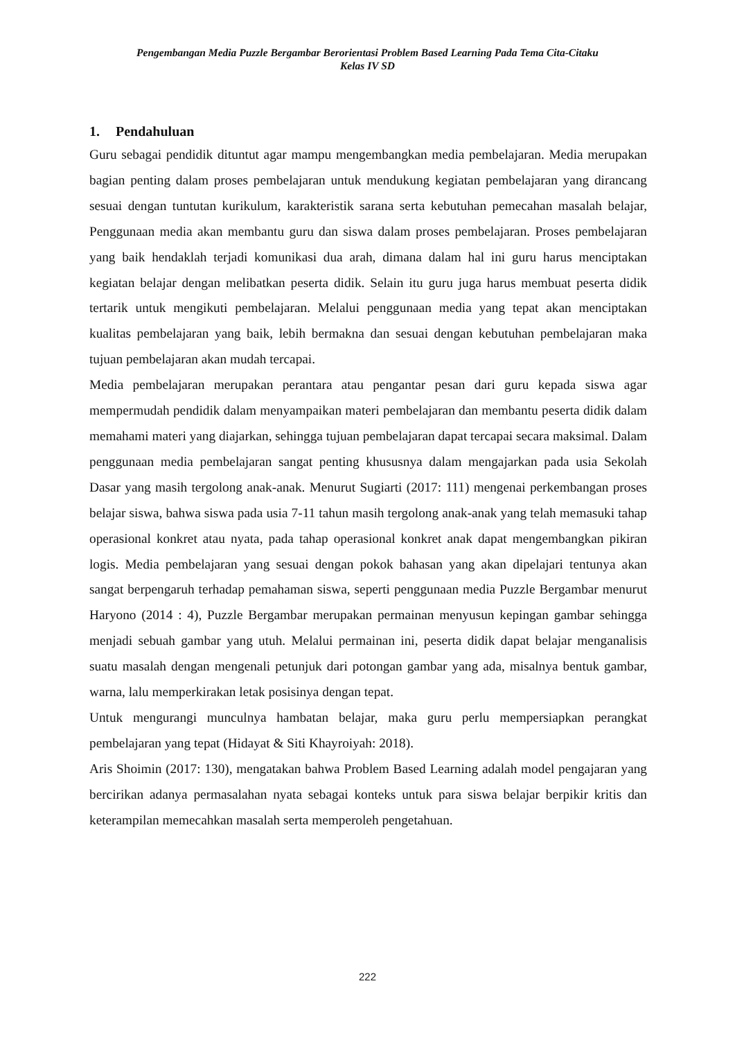Pengembangan Media Puzzle Bergambar Berorientasi Problem Based Learning Pada Tema Cita-Citaku
Kelas IV SD
1. Pendahuluan
Guru sebagai pendidik dituntut agar mampu mengembangkan media pembelajaran. Media merupakan bagian penting dalam proses pembelajaran untuk mendukung kegiatan pembelajaran yang dirancang sesuai dengan tuntutan kurikulum, karakteristik sarana serta kebutuhan pemecahan masalah belajar, Penggunaan media akan membantu guru dan siswa dalam proses pembelajaran. Proses pembelajaran yang baik hendaklah terjadi komunikasi dua arah, dimana dalam hal ini guru harus menciptakan kegiatan belajar dengan melibatkan peserta didik. Selain itu guru juga harus membuat peserta didik tertarik untuk mengikuti pembelajaran. Melalui penggunaan media yang tepat akan menciptakan kualitas pembelajaran yang baik, lebih bermakna dan sesuai dengan kebutuhan pembelajaran maka tujuan pembelajaran akan mudah tercapai.
Media pembelajaran merupakan perantara atau pengantar pesan dari guru kepada siswa agar mempermudah pendidik dalam menyampaikan materi pembelajaran dan membantu peserta didik dalam memahami materi yang diajarkan, sehingga tujuan pembelajaran dapat tercapai secara maksimal. Dalam penggunaan media pembelajaran sangat penting khususnya dalam mengajarkan pada usia Sekolah Dasar yang masih tergolong anak-anak. Menurut Sugiarti (2017: 111) mengenai perkembangan proses belajar siswa, bahwa siswa pada usia 7-11 tahun masih tergolong anak-anak yang telah memasuki tahap operasional konkret atau nyata, pada tahap operasional konkret anak dapat mengembangkan pikiran logis. Media pembelajaran yang sesuai dengan pokok bahasan yang akan dipelajari tentunya akan sangat berpengaruh terhadap pemahaman siswa, seperti penggunaan media Puzzle Bergambar menurut Haryono (2014 : 4), Puzzle Bergambar merupakan permainan menyusun kepingan gambar sehingga menjadi sebuah gambar yang utuh. Melalui permainan ini, peserta didik dapat belajar menganalisis suatu masalah dengan mengenali petunjuk dari potongan gambar yang ada, misalnya bentuk gambar, warna, lalu memperkirakan letak posisinya dengan tepat.
Untuk mengurangi munculnya hambatan belajar, maka guru perlu mempersiapkan perangkat pembelajaran yang tepat (Hidayat & Siti Khayroiyah: 2018).
Aris Shoimin (2017: 130), mengatakan bahwa Problem Based Learning adalah model pengajaran yang bercirikan adanya permasalahan nyata sebagai konteks untuk para siswa belajar berpikir kritis dan keterampilan memecahkan masalah serta memperoleh pengetahuan.
222